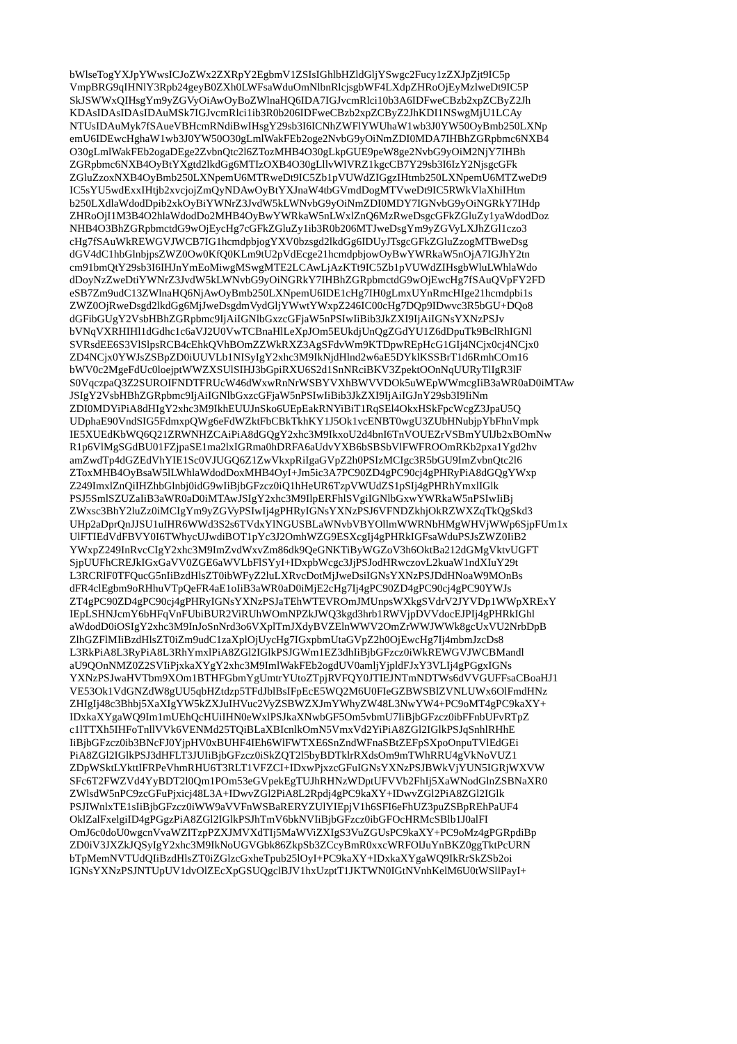bWlseTogYXJpYWwsICJoZWx2ZXRpY2EgbmV1ZSIsIGhlbHZldGljYSwgc2Fucy1zZXJpZjt9IC5p
VmpBRG9qIHNlY3Rpb24geyB0ZXh0LWFsaWduOmNlbnRlcjsgbWF4LXdpZHRoOjEyMzlweDt9IC5P
SkJSWWxQIHsgYm9yZGVyOiAwOyBoZWlnaHQ6IDA7IGJvcmRlci10b3A6IDFweCBzb2xpZCByZ2Jh
KDAsIDAsIDAsIDAuMSk7IGJvcmRlci1ib3R0b206IDFweCBzb2xpZCByZ2JhKDI1NSwgMjU1LCAy
NTUsIDAuMyk7fSAueVBHcmRNdiBwIHsgY29sb3I6ICNhZWFlYWUhaW1wb3J0YW50OyBmb250LXNp
emU6IDEwcHghaW1wb3J0YW50O30gLmlWakFEb2oge2NvbG9yOiNmZDI0MDA7IHBhZGRpbmc6NXB4
O30gLmlWakFEb2ogaDEge2ZvbnQtc2l6ZTozMHB4O30gLkpGUE9peW8ge2NvbG9yOiM2NjY7IHBh
ZGRpbmc6NXB4OyBtYXgtd2lkdGg6MTIzOXB4O30gLllvWlVRZ1kgcCB7Y29sb3I6IzY2NjsgcGFk
ZGluZzoxNXB4OyBmb250LXNpemU6MTRweDt9IC5Zb1pVUWdZIGgzIHtmb250LXNpemU6MTZweDt9
IC5sYU5wdExxIHtjb2xvcjojZmQyNDAwOyBtYXJnaW4tbGVmdDogMTVweDt9IC5RWkVlaXhiIHtm
b250LXdlaWdodDpib2xkOyBiYWNrZ3JvdW5kLWNvbG9yOiNmZDI0MDY7IGNvbG9yOiNGRkY7IHdp
ZHRoOjI1M3B4O2hlaWdodDo2MHB4OyBwYWRkaW5nLWxlZnQ6MzRweDsgcGFkZGluZy1yaWdodDoz
NHB4O3BhZGRpbmctdG9wOjEycHg7cGFkZGluZy1ib3R0b206MTJweDsgYm9yZGVyLXJhZGl1czo3
cHg7fSAuWkREWGVJWCB7IG1hcmdpbjogYXV0bzsgd2lkdGg6IDUyJTsgcGFkZGluZzogMTBweDsg
dGV4dC1hbGlnbjpsZWZ0Ow0KfQ0KLm9tU2pVdEcge21hcmdpbjowOyBwYWRkaW5nOjA7IGJhY2tn
cm91bmQtY29sb3I6IHJnYmEoMiwgMSwgMTE2LCAwLjAzKTt9IC5Zb1pVUWdZIHsgbWluLWhlaWdo
dDoyNzZweDtiYWNrZ3JvdW5kLWNvbG9yOiNGRkY7IHBhZGRpbmctdG9wOjEwcHg7fSAuQVpFY2FD
eSB7Zm9udC13ZWlnaHQ6NjAwOyBmb250LXNpemU6IDE1cHg7IH0gLmxUYnRmcHIge21hcmdpbi1s
ZWZ0OjRweDsgd2lkdGg6MjJweDsgdmVydGljYWwtYWxpZ246IC00cHg7DQp9IDwvc3R5bGU+DQo8
dGFibGUgY2VsbHBhZGRpbmc9IjAiIGNlbGxzcGFjaW5nPSIwIiBib3JkZXI9IjAiIGNsYXNzPSJv
bVNqVXRHIHl1dGdhc1c6aVJ2U0VwTCBnaHlLeXpJOm5EUkdjUnQgZGdYU1Z6dDpuTk9BclRhIGNl
SVRsdEE6S3VlSlpsRCB4cEhkQVhBOmZZWkRXZ3AgSFdvWm9KTDpwREpHcG1GIj4NCjx0cj4NCjx0
ZD4NCjx0YWJsZSBpZD0iUUVLb1NISyIgY2xhc3M9IkNjdHlnd2w6aE5DYklKSSBrT1d6RmhCOm16
bWV0c2MgeFdUc0loejptWWZXSUlSIHJ3bGpiRXU6S2d1SnNRciBKV3ZpektOOnNqUURyTlIgR3lF
S0VqczpaQ3Z2SUROIFNDTFRUcW46dWxwRnNrWSBYVXhBWVVDOk5uWEpWWmcgIiB3aWR0aD0iMTAw
JSIgY2VsbHBhZGRpbmc9IjAiIGNlbGxzcGFjaW5nPSIwIiBib3JkZXI9IjAiIGJnY29sb3I9IiNm
ZDI0MDYiPiA8dHIgY2xhc3M9IkhEUUJnSko6UEpEakRNYiBiT1RqSEl4OkxHSkFpcWcgZ3JpaU5Q
UDphaE90VndSIG5FdmxpQWg6eFdWZktFbCBkTkhKY1J5Ok1vcENBT0wgU3ZUbHNubjpYbFhnVmpk
IE5XUEdKbWQ6Q21ZRWNHZCAiPiA8dGQgY2xhc3M9IkxoU2d4bnI6TnVOUEZrVSBmYUlJb2xBOmNw
R1p6VlMgSGdBU01FZjpaSE1ma2lxIGRma0hDRFA6aUdvYXB6bSBSbVlFWFROOmRKb2pxa1Ygd2hv
amZwdTp4dGZEdVhYIE1Sc0VJUGQ6Z1ZwVkxpRiIgaGVpZ2h0PSIzMCIgc3R5bGU9ImZvbnQtc2l6
ZToxMHB4OyBsaW5lLWhlaWdodDoxMHB4OyI+Jm5ic3A7PC90ZD4gPC90cj4gPHRyPiA8dGQgYWxp
Z249ImxlZnQiIHZhbGlnbj0idG9wIiBjbGFzcz0iQ1hHeUR6TzpVWUdZS1pSIj4gPHRhYmxlIGlk
PSJ5SmlSZUZaIiB3aWR0aD0iMTAwJSIgY2xhc3M9IlpERFhlSVgiIGNlbGxwYWRkaW5nPSIwIiBj
ZWxsc3BhY2luZz0iMCIgYm9yZGVyPSIwIj4gPHRyIGNsYXNzPSJ6VFNDZkhjOkRZWXZqTkQgSkd3
UHp2aDprQnJJSU1uIHR6WWd3S2s6TVdxYlNGUSBLaWNvbVBYOllmWWRNbHMgWHVjWWp6SjpFUm1x
UlFTIEdVdFBVY0I6TWhycUJwdiBOT1pYc3J2OmhWZG9ESXcgIj4gPHRkIGFsaWduPSJsZWZ0IiB2
YWxpZ249InRvcCIgY2xhc3M9ImZvdWxvZm86dk9QeGNKTiByWGZoV3h6OktBa212dGMgVktvUGFT
SjpUUFhCREJkIGxGaVV0ZGE6aWVLbFlSYyI+IDxpbWcgc3JjPSJodHRwczovL2kuaW1ndXIuY29t
L3RCRlF0TFQucG5nIiBzdHlsZT0ibWFyZ2luLXRvcDotMjJweDsiIGNsYXNzPSJDdHNoaW9MOnBs
dFR4clEgbm9oRHhuVTpQeFR4aE1oIiB3aWR0aD0iMjE2cHg7Ij4gPC90ZD4gPC90cj4gPC90YWJs
ZT4gPC90ZD4gPC90cj4gPHRyIGNsYXNzPSJaTEhWTEVROmJMUnpsWXkgSVdrV2JYVDp1WWpXRExY
IEpLSHNJcmY6bHFqVnFUbiBUR2ViRUhWOmNPZkJWQ3kgd3hrb1RWVjpDVVdocEJPIj4gPHRkIGhl
aWdodD0iOSIgY2xhc3M9InJoSnNrd3o6VXplTmJXdyBVZElnWWV2OmZrWWJWWk8gcUxVU2NrbDpB
ZlhGZFlMIiBzdHlsZT0iZm9udC1zaXplOjUycHg7IGxpbmUtaGVpZ2h0OjEwcHg7Ij4mbmJzcDs8
L3RkPiA8L3RyPiA8L3RhYmxlPiA8ZGl2IGlkPSJGWm1EZ3dhIiBjbGFzcz0iWkREWGVJWCBMandl
aU9QOnNMZ0Z2SVIiPjxkaXYgY2xhc3M9ImlWakFEb2ogdUV0amljYjpldFJxY3VLIj4gPGgxIGNs
YXNzPSJwaHVTbm9XOm1BTHFGbmYgUmtrYUtoZTpjRVFQY0JTIEJNTmNDTWs6dVVGUFFsaCBoaHJ1
VE53Ok1VdGNZdW8gUU5qbHZtdzp5TFdJblBsIFpEcE5WQ2M6U0FIeGZBWSBlZVNLUWx6OlFmdHNz
ZHIgIj48c3Bhbj5XaXIgYW5kZXJuIHVuc2VyZSBWZXJmYWhyZW48L3NwYW4+PC9oMT4gPC9kaXY+
IDxkaXYgaWQ9Im1mUEhQcHUiIHN0eWxlPSJkaXNwbGF5Om5vbmU7IiBjbGFzcz0ibFFnbUFvRTpZ
c1lTTXh5IHFoTnllVVk6VENMd25TQiBLaXBIcnlkOmN5VmxVd2YiPiA8ZGl2IGlkPSJqSnhlRHhE
IiBjbGFzcz0ib3BNcFJ0YjpHV0xBUHF4IEh6WlFWTXE6SnZndWFnaSBtZEFpSXpoOnpuTVlEdGEi
PiA8ZGl2IGlkPSJ3dHFLT3JUIiBjbGFzcz0iSkZQT2l5byBDTklrRXdsOm9mTWhRRU4gVkNoVUZ1
ZDpWSktLYkttIFRPeVhmRHU6T3RLT1VFZCI+IDxwPjxzcGFuIGNsYXNzPSJBWkVjYUN5IGRjWXVW
SFc6T2FWZVd4YyBDT2l0Qm1POm53eGVpekEgTUJhRHNzWDptUFVVb2FhIj5XaWNodGlnZSBNaXR0
ZWlsdW5nPC9zcGFuPjxicj48L3A+IDwvZGl2PiA8L2Rpdj4gPC9kaXY+IDwvZGl2PiA8ZGl2IGlk
PSJIWnlxTE1sIiBjbGFzcz0iWW9aVVFnWSBaRERYZUlYIEpjV1h6SFI6eFhUZ3puZSBpREhPaUF4
OklZalFxelgiID4gPGgzPiA8ZGl2IGlkPSJhTmV6bkNVIiBjbGFzcz0ibGFOcHRMcSBlb1J0alFI
OmJ6c0doU0wgcnVvaWZITzpPZXJMVXdTIj5MaWViZXIgS3VuZGUsPC9kaXY+PC9oMz4gPGRpdiBp
ZD0iV3JXZkJQSyIgY2xhc3M9IkNoUGVGbk86ZkpSb3ZCcyBmR0xxcWRFOlJuYnBKZ0ggTktPcURN
bTpMemNVTUdQIiBzdHlsZT0iZGlzcGxheTpub25lOyI+PC9kaXY+IDxkaXYgaWQ9IkRrSkZSb2oi
IGNsYXNzPSJNTUpUV1dvOlZEcXpGSUQgclBJV1hxUzptT1JKTWN0IGtNVnhKelM6U0tWSllPayI+